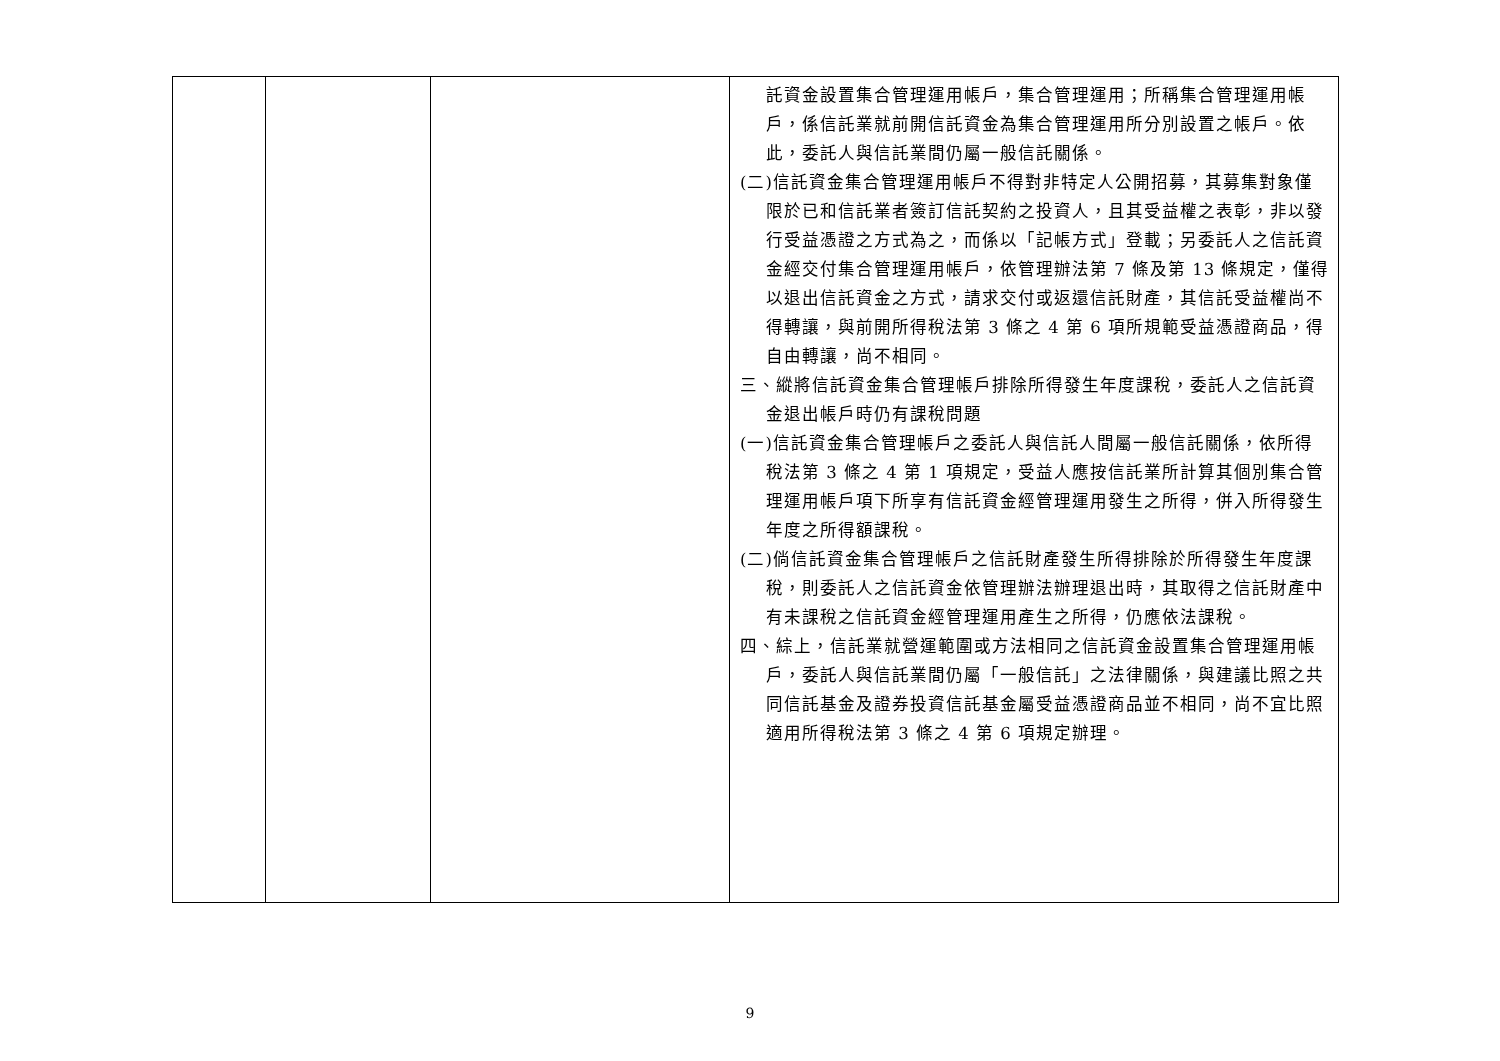| | | | 託資金設置集合管理運用帳戶，集合管理運用；所稱集合管理運用帳戶，係信託業就前開信託資金為集合管理運用所分別設置之帳戶。依此，委託人與信託業間仍屬一般信託關係。 (二)信託資金集合管理運用帳戶不得對非特定人公開招募，其募集對象僅限於已和信託業者簽訂信託契約之投資人，且其受益權之表彰，非以發行受益憑證之方式為之，而係以「記帳方式」登載；另委託人之信託資金經交付集合管理運用帳戶，依管理辦法第 7 條及第 13 條規定，僅得以退出信託資金之方式，請求交付或返還信託財產，其信託受益權尚不得轉讓，與前開所得稅法第 3 條之 4 第 6 項所規範受益憑證商品，得自由轉讓，尚不相同。 三、縱將信託資金集合管理帳戶排除所得發生年度課稅，委託人之信託資金退出帳戶時仍有課稅問題 (一)信託資金集合管理帳戶之委託人與信託人間屬一般信託關係，依所得稅法第 3 條之 4 第 1 項規定，受益人應按信託業所計算其個別集合管理運用帳戶項下所享有信託資金經管理運用發生之所得，併入所得發生年度之所得額課稅。 (二)倘信託資金集合管理帳戶之信託財產發生所得排除於所得發生年度課稅，則委託人之信託資金依管理辦法辦理退出時，其取得之信託財產中有未課稅之信託資金經管理運用產生之所得，仍應依法課稅。 四、綜上，信託業就營運範圍或方法相同之信託資金設置集合管理運用帳戶，委託人與信託業間仍屬「一般信託」之法律關係，與建議比照之共同信託基金及證券投資信託基金屬受益憑證商品並不相同，尚不宜比照適用所得稅法第 3 條之 4 第 6 項規定辦理。 |
9